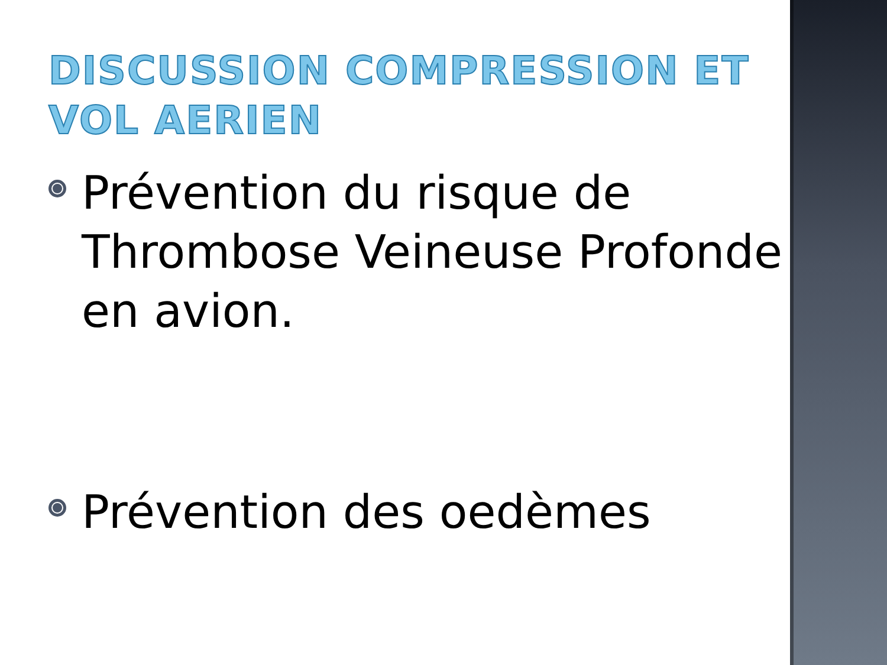DISCUSSION COMPRESSION ET VOL AERIEN
Prévention du risque de Thrombose Veineuse Profonde en avion.
Prévention des oedèmes